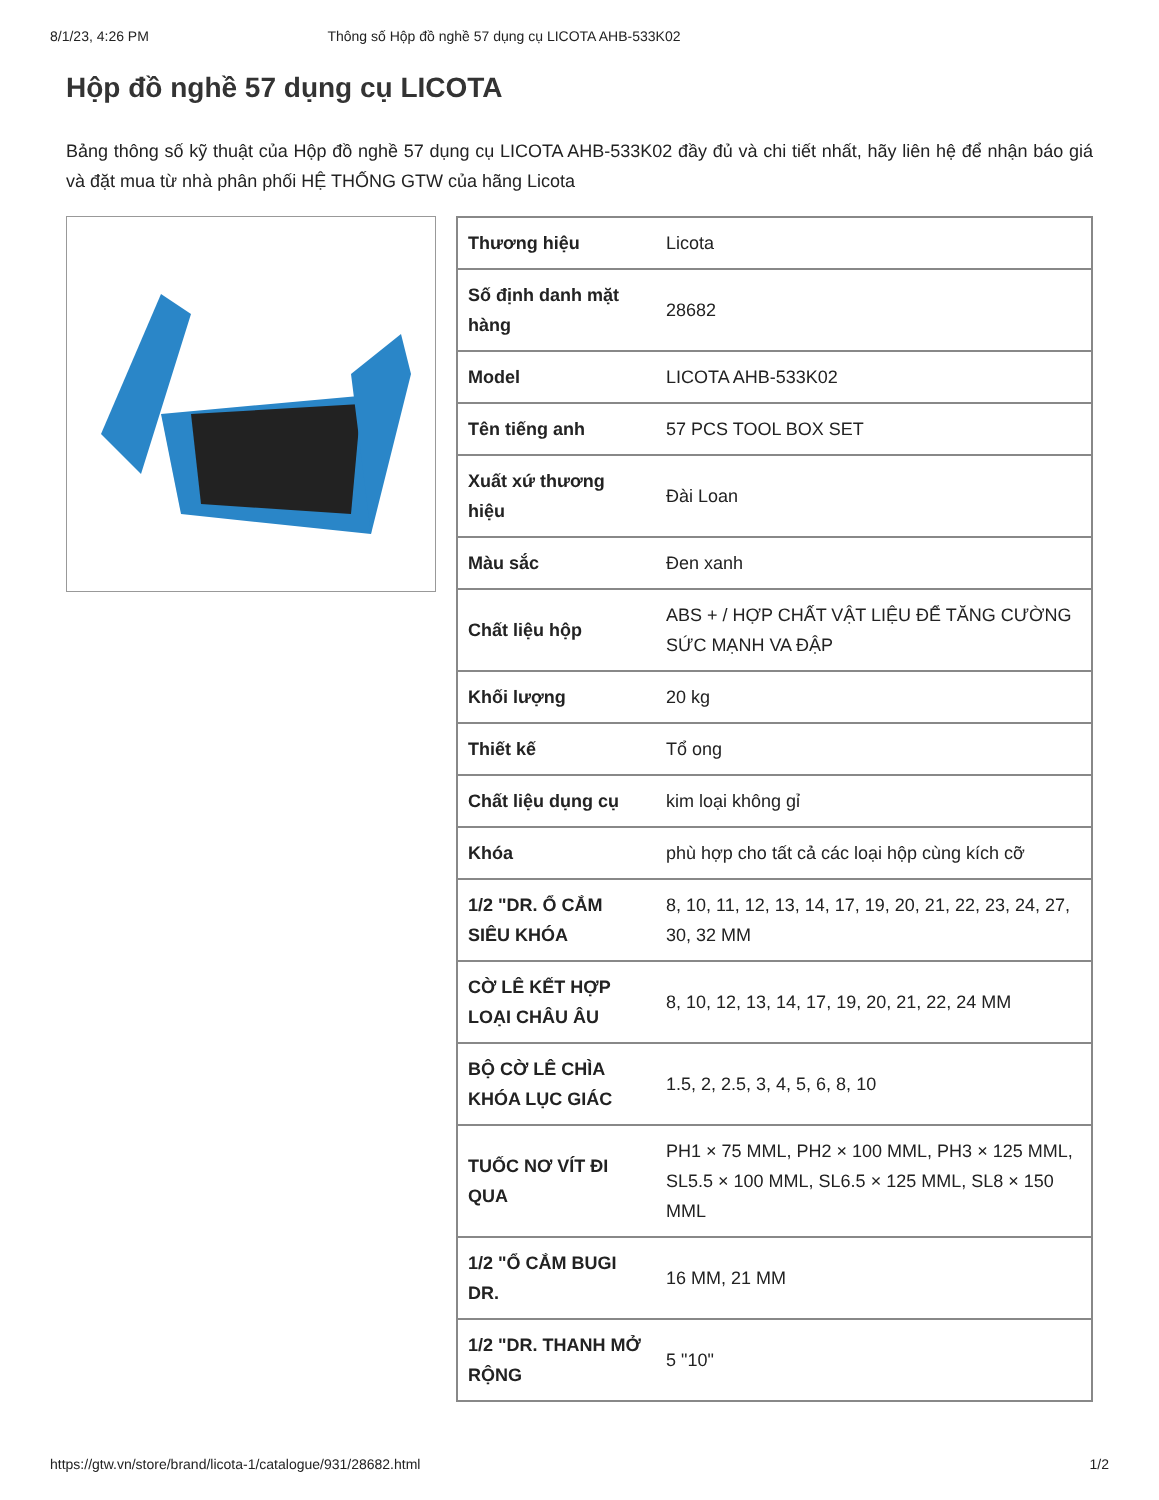8/1/23, 4:26 PM Thông số Hộp đồ nghề 57 dụng cụ LICOTA AHB-533K02
Hộp đồ nghề 57 dụng cụ LICOTA
Bảng thông số kỹ thuật của Hộp đồ nghề 57 dụng cụ LICOTA AHB-533K02 đầy đủ và chi tiết nhất, hãy liên hệ để nhận báo giá và đặt mua từ nhà phân phối HỆ THỐNG GTW của hãng Licota
| Thương hiệu | Licota |
| Số định danh mặt hàng | 28682 |
| Model | LICOTA AHB-533K02 |
| Tên tiếng anh | 57 PCS TOOL BOX SET |
| Xuất xứ thương hiệu | Đài Loan |
| Màu sắc | Đen xanh |
| Chất liệu hộp | ABS + / HỢP CHẤT VẬT LIỆU ĐỂ TĂNG CƯỜNG SỨC MẠNH VA ĐẬP |
| Khối lượng | 20 kg |
| Thiết kế | Tổ ong |
| Chất liệu dụng cụ | kim loại không gỉ |
| Khóa | phù hợp cho tất cả các loại hộp cùng kích cỡ |
| 1/2 "DR. Ổ CẮM SIÊU KHÓA | 8, 10, 11, 12, 13, 14, 17, 19, 20, 21, 22, 23, 24, 27, 30, 32 MM |
| CỜ LÊ KẾT HỢP LOẠI CHÂU ÂU | 8, 10, 12, 13, 14, 17, 19, 20, 21, 22, 24 MM |
| BỘ CỜ LÊ CHÌA KHÓA LỤC GIÁC | 1.5, 2, 2.5, 3, 4, 5, 6, 8, 10 |
| TUỐC NƠ VÍT ĐI QUA | PH1 × 75 MML, PH2 × 100 MML, PH3 × 125 MML, SL5.5 × 100 MML, SL6.5 × 125 MML, SL8 × 150 MML |
| 1/2 "Ổ CẮM BUGI DR. | 16 MM, 21 MM |
| 1/2 "DR. THANH MỞ RỘNG | 5 "10" |
https://gtw.vn/store/brand/licota-1/catalogue/931/28682.html 1/2